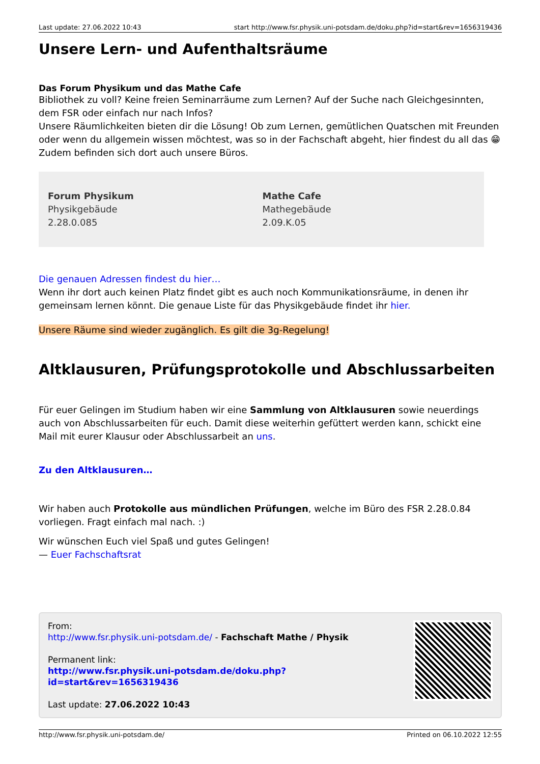Last update: 27.06.2022 10:43 start http://www.fsr.physik.uni-potsdam.de/doku.php?id=start&rev=1656319436
Unsere Lern- und Aufenthaltsräume
Das Forum Physikum und das Mathe Cafe
Bibliothek zu voll? Keine freien Seminarräume zum Lernen? Auf der Suche nach Gleichgesinnten, dem FSR oder einfach nur nach Infos?
Unsere Räumlichkeiten bieten dir die Lösung! Ob zum Lernen, gemütlichen Quatschen mit Freunden oder wenn du allgemein wissen möchtest, was so in der Fachschaft abgeht, hier findest du all das 😁
Zudem befinden sich dort auch unsere Büros.
| Forum Physikum Physikgebäude 2.28.0.085 | Mathe Cafe Mathegebäude 2.09.K.05 |
Die genauen Adressen findest du hier…
Wenn ihr dort auch keinen Platz findet gibt es auch noch Kommunikationsräume, in denen ihr gemeinsam lernen könnt. Die genaue Liste für das Physikgebäude findet ihr hier.
Unsere Räume sind wieder zugänglich. Es gilt die 3g-Regelung!
Altklausuren, Prüfungsprotokolle und Abschlussarbeiten
Für euer Gelingen im Studium haben wir eine Sammlung von Altklausuren sowie neuerdings auch von Abschlussarbeiten für euch. Damit diese weiterhin gefüttert werden kann, schickt eine Mail mit eurer Klausur oder Abschlussarbeit an uns.
Zu den Altklausuren…
Wir haben auch Protokolle aus mündlichen Prüfungen, welche im Büro des FSR 2.28.0.84 vorliegen. Fragt einfach mal nach. :)
Wir wünschen Euch viel Spaß und gutes Gelingen!
— Euer Fachschaftsrat
From:
http://www.fsr.physik.uni-potsdam.de/ - Fachschaft Mathe / Physik
Permanent link:
http://www.fsr.physik.uni-potsdam.de/doku.php?id=start&rev=1656319436
Last update: 27.06.2022 10:43
http://www.fsr.physik.uni-potsdam.de/ Printed on 06.10.2022 12:55